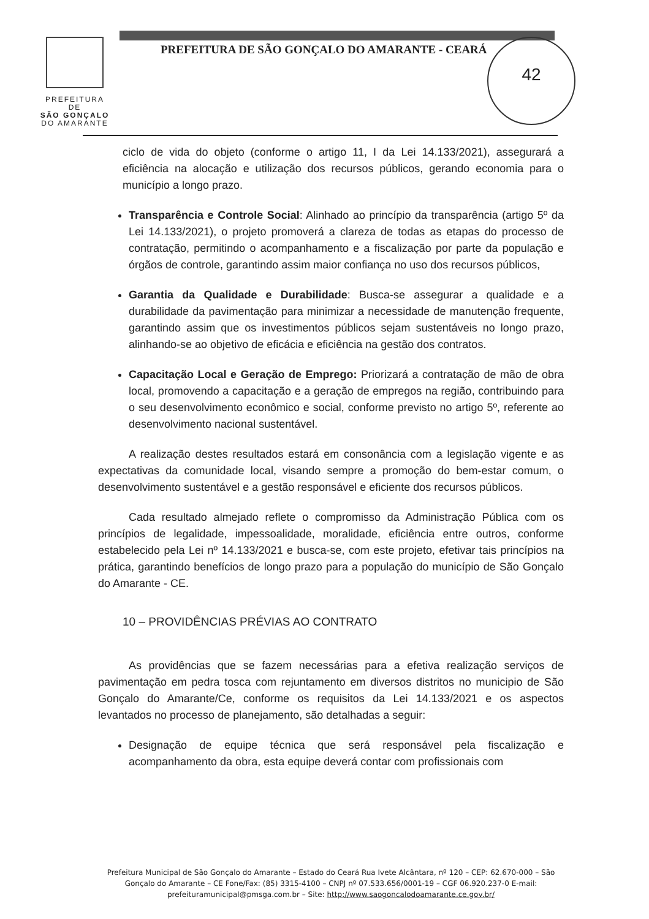PREFEITURA DE
SÃO GONÇALO
DO AMARANTE
PREFEITURA DE SÃO GONÇALO DO AMARANTE - CEARÁ
42
ciclo de vida do objeto (conforme o artigo 11, I da Lei 14.133/2021), assegurará a eficiência na alocação e utilização dos recursos públicos, gerando economia para o município a longo prazo.
Transparência e Controle Social: Alinhado ao princípio da transparência (artigo 5º da Lei 14.133/2021), o projeto promoverá a clareza de todas as etapas do processo de contratação, permitindo o acompanhamento e a fiscalização por parte da população e órgãos de controle, garantindo assim maior confiança no uso dos recursos públicos,
Garantia da Qualidade e Durabilidade: Busca-se assegurar a qualidade e a durabilidade da pavimentação para minimizar a necessidade de manutenção frequente, garantindo assim que os investimentos públicos sejam sustentáveis no longo prazo, alinhando-se ao objetivo de eficácia e eficiência na gestão dos contratos.
Capacitação Local e Geração de Emprego: Priorizará a contratação de mão de obra local, promovendo a capacitação e a geração de empregos na região, contribuindo para o seu desenvolvimento econômico e social, conforme previsto no artigo 5º, referente ao desenvolvimento nacional sustentável.
A realização destes resultados estará em consonância com a legislação vigente e as expectativas da comunidade local, visando sempre a promoção do bem-estar comum, o desenvolvimento sustentável e a gestão responsável e eficiente dos recursos públicos.
Cada resultado almejado reflete o compromisso da Administração Pública com os princípios de legalidade, impessoalidade, moralidade, eficiência entre outros, conforme estabelecido pela Lei nº 14.133/2021 e busca-se, com este projeto, efetivar tais princípios na prática, garantindo benefícios de longo prazo para a população do município de São Gonçalo do Amarante - CE.
10 – PROVIDÊNCIAS PRÉVIAS AO CONTRATO
As providências que se fazem necessárias para a efetiva realização serviços de pavimentação em pedra tosca com rejuntamento em diversos distritos no municipio de São Gonçalo do Amarante/Ce, conforme os requisitos da Lei 14.133/2021 e os aspectos levantados no processo de planejamento, são detalhadas a seguir:
Designação de equipe técnica que será responsável pela fiscalização e acompanhamento da obra, esta equipe deverá contar com profissionais com
Prefeitura Municipal de São Gonçalo do Amarante – Estado do Ceará Rua Ivete Alcântara, nº 120 – CEP: 62.670-000 – São Gonçalo do Amarante – CE Fone/Fax: (85) 3315-4100 – CNPJ nº 07.533.656/0001-19 – CGF 06.920.237-0 E-mail: prefeituramunicipal@pmsga.com.br – Site: http://www.saogoncalodoamarante.ce.gov.br/